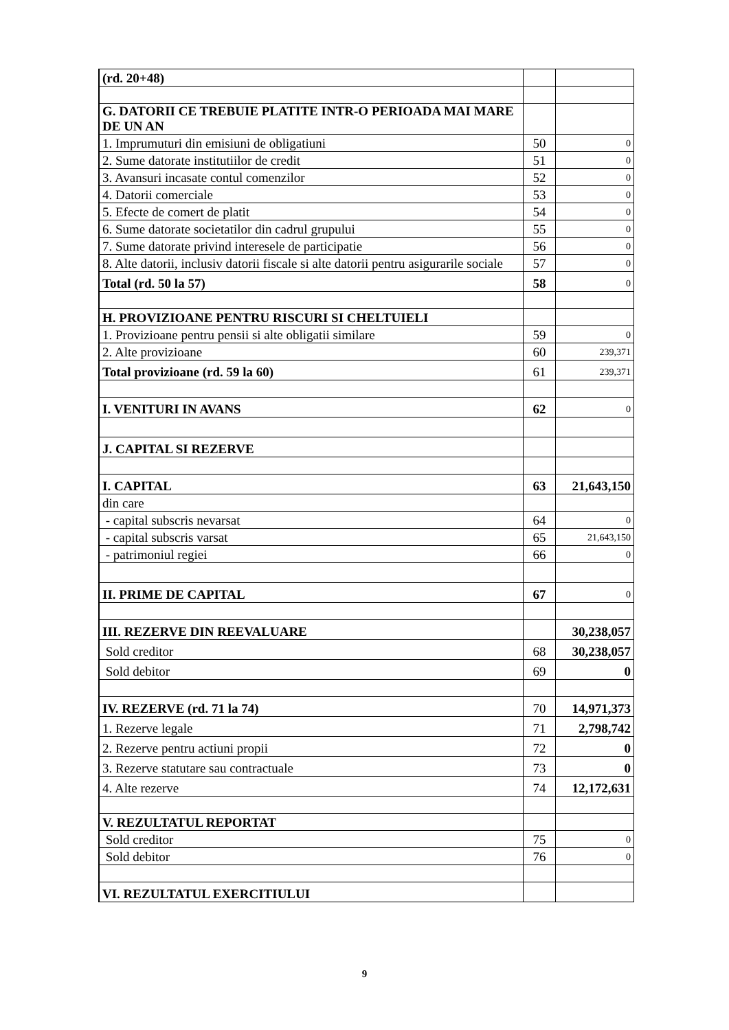| (rd. 20+48) | | |
| G. DATORII CE TREBUIE PLATITE INTR-O PERIOADA MAI MARE DE UN AN | | |
| 1. Imprumuturi din emisiuni de obligatiuni | 50 | 0 |
| 2. Sume datorate institutiilor de credit | 51 | 0 |
| 3. Avansuri incasate contul comenzilor | 52 | 0 |
| 4. Datorii comerciale | 53 | 0 |
| 5. Efecte de comert de platit | 54 | 0 |
| 6. Sume datorate societatilor din cadrul grupului | 55 | 0 |
| 7. Sume datorate privind interesele de participatie | 56 | 0 |
| 8. Alte datorii, inclusiv datorii fiscale si alte datorii pentru asigurarile sociale | 57 | 0 |
| Total (rd. 50 la 57) | 58 | 0 |
| H. PROVIZIOANE PENTRU RISCURI SI CHELTUIELI | | |
| 1. Provizioane pentru pensii si alte obligatii similare | 59 | 0 |
| 2. Alte provizioane | 60 | 239,371 |
| Total provizioane (rd. 59 la 60) | 61 | 239,371 |
| I. VENITURI IN AVANS | 62 | 0 |
| J. CAPITAL SI REZERVE | | |
| I. CAPITAL | 63 | 21,643,150 |
| din care | | |
| - capital subscris nevarsat | 64 | 0 |
| - capital subscris varsat | 65 | 21,643,150 |
| - patrimoniul regiei | 66 | 0 |
| II. PRIME DE CAPITAL | 67 | 0 |
| III. REZERVE DIN REEVALUARE | | 30,238,057 |
| Sold creditor | 68 | 30,238,057 |
| Sold debitor | 69 | 0 |
| IV. REZERVE (rd. 71 la 74) | 70 | 14,971,373 |
| 1. Rezerve legale | 71 | 2,798,742 |
| 2. Rezerve pentru actiuni propii | 72 | 0 |
| 3. Rezerve statutare sau contractuale | 73 | 0 |
| 4. Alte rezerve | 74 | 12,172,631 |
| V. REZULTATUL REPORTAT | | |
| Sold creditor | 75 | 0 |
| Sold debitor | 76 | 0 |
| VI. REZULTATUL EXERCITIULUI | | |
9